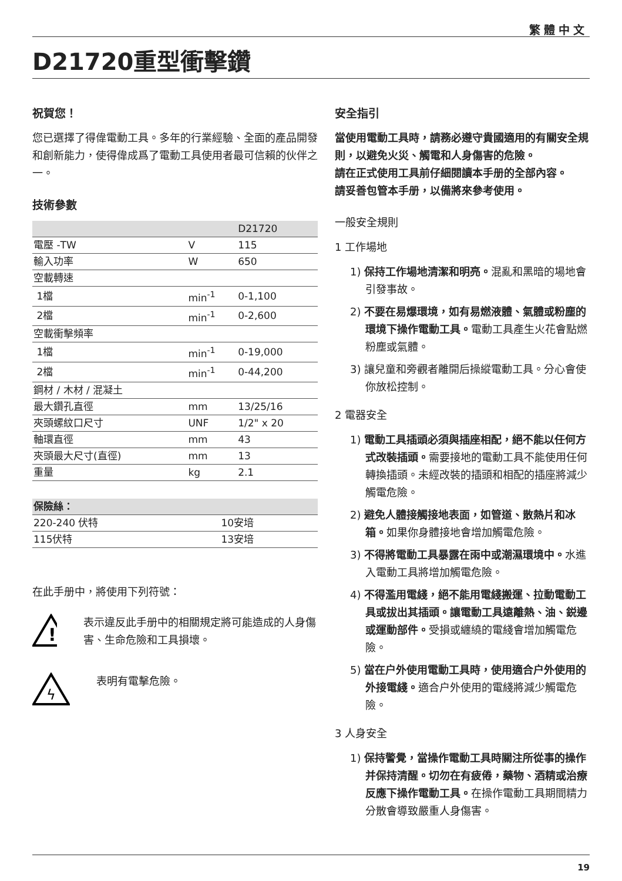繁體中文
D21720重型衝擊鑽
祝賀您！
您已選擇了得偉電動工具。多年的行業經驗、全面的產品開發和創新能力，使得偉成爲了電動工具使用者最可信賴的伙伴之一。
技術參數
| | | D21720 |
| --- | --- | --- |
| 電壓 -TW | V | 115 |
| 輸入功率 | W | 650 |
| 空載轉速 | | |
| 1檔 | min<sup>-1</sup> | 0-1,100 |
| 2檔 | min<sup>-1</sup> | 0-2,600 |
| 空載衝擊頻率 | | |
| 1檔 | min<sup>-1</sup> | 0-19,000 |
| 2檔 | min<sup>-1</sup> | 0-44,200 |
| 鋼材 / 木材 / 混凝土 | | |
| 最大鑽孔直徑 | mm | 13/25/16 |
| 夾頭螺紋口尺寸 | UNF | 1/2" x 20 |
| 軸環直徑 | mm | 43 |
| 夾頭最大尺寸(直徑) | mm | 13 |
| 重量 | kg | 2.1 |
| 保險絲： | |
| --- | --- |
| 220-240 伏特 | 10安培 |
| 115伏特 | 13安培 |
在此手册中，將使用下列符號：
!
表示違反此手册中的相關規定將可能造成的人身傷害、生命危險和工具損壞。
ϟ
表明有電擊危險。
安全指引
當使用電動工具時，請務必遵守貴國適用的有關安全規則，以避免火災、觸電和人身傷害的危險。
請在正式使用工具前仔細閱讀本手册的全部內容。
請妥善包管本手册，以備將來參考使用。
一般安全規則
1 工作場地
1) 保持工作場地清潔和明亮。混亂和黑暗的場地會引發事故。
2) 不要在易爆環境，如有易燃液體、氣體或粉塵的環境下操作電動工具。電動工具產生火花會點燃粉塵或氣體。
3) 讓兒童和旁觀者離開后操縱電動工具。分心會使你放松控制。
2 電器安全
1) 電動工具插頭必須與插座相配，絕不能以任何方式改裝插頭。需要接地的電動工具不能使用任何轉換插頭。未經改裝的插頭和相配的插座將減少觸電危險。
2) 避免人體接觸接地表面，如管道、散熱片和冰箱。如果你身體接地會增加觸電危險。
3) 不得將電動工具暴露在雨中或潮濕環境中。水進入電動工具將增加觸電危險。
4) 不得濫用電綫，絕不能用電綫搬運、拉動電動工具或拔出其插頭。讓電動工具遠離熱、油、鋭邊或運動部件。受損或纏繞的電綫會增加觸電危險。
5) 當在户外使用電動工具時，使用適合户外使用的外接電綫。適合户外使用的電綫將減少觸電危險。
3 人身安全
1) 保持警覺，當操作電動工具時關注所從事的操作并保持清醒。切勿在有疲倦，藥物、酒精或治療反應下操作電動工具。在操作電動工具期間精力分散會導致嚴重人身傷害。
19